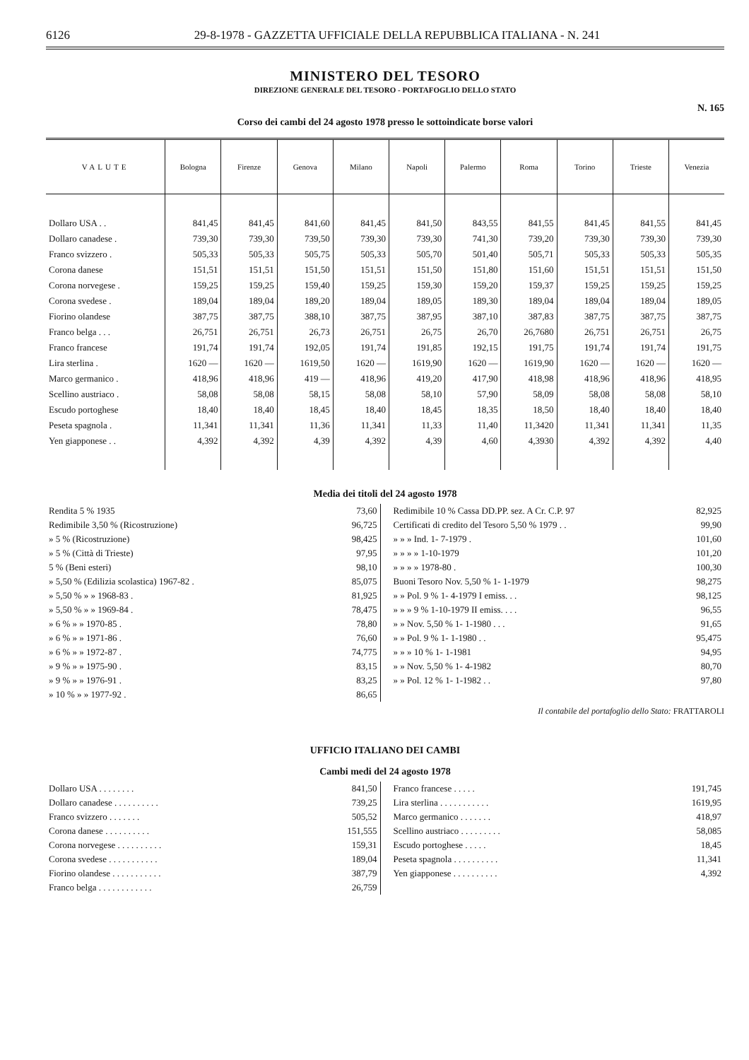6126 29-8-1978 - GAZZETTA UFFICIALE DELLA REPUBBLICA ITALIANA - N. 241
MINISTERO DEL TESORO
DIREZIONE GENERALE DEL TESORO - PORTAFOGLIO DELLO STATO
N. 165
Corso dei cambi del 24 agosto 1978 presso le sottoindicate borse valori
| VALUTE | Bologna | Firenze | Genova | Milano | Napoli | Palermo | Roma | Torino | Trieste | Venezia |
| --- | --- | --- | --- | --- | --- | --- | --- | --- | --- | --- |
| Dollaro USA . . | 841,45 | 841,45 | 841,60 | 841,45 | 841,50 | 843,55 | 841,55 | 841,45 | 841,55 | 841,45 |
| Dollaro canadese . | 739,30 | 739,30 | 739,50 | 739,30 | 739,30 | 741,30 | 739,20 | 739,30 | 739,30 | 739,30 |
| Franco svizzero . | 505,33 | 505,33 | 505,75 | 505,33 | 505,70 | 501,40 | 505,71 | 505,33 | 505,33 | 505,35 |
| Corona danese | 151,51 | 151,51 | 151,50 | 151,51 | 151,50 | 151,80 | 151,60 | 151,51 | 151,51 | 151,50 |
| Corona norvegese . | 159,25 | 159,25 | 159,40 | 159,25 | 159,30 | 159,20 | 159,37 | 159,25 | 159,25 | 159,25 |
| Corona svedese . | 189,04 | 189,04 | 189,20 | 189,04 | 189,05 | 189,30 | 189,04 | 189,04 | 189,04 | 189,05 |
| Fiorino olandese | 387,75 | 387,75 | 388,10 | 387,75 | 387,95 | 387,10 | 387,83 | 387,75 | 387,75 | 387,75 |
| Franco belga . . . | 26,751 | 26,751 | 26,73 | 26,751 | 26,75 | 26,70 | 26,7680 | 26,751 | 26,751 | 26,75 |
| Franco francese | 191,74 | 191,74 | 192,05 | 191,74 | 191,85 | 192,15 | 191,75 | 191,74 | 191,74 | 191,75 |
| Lira sterlina . | 1620 — | 1620 — | 1619,50 | 1620 — | 1619,90 | 1620 — | 1619,90 | 1620 — | 1620 — | 1620 — |
| Marco germanico . | 418,96 | 418,96 | 419 — | 418,96 | 419,20 | 417,90 | 418,98 | 418,96 | 418,96 | 418,95 |
| Scellino austriaco . | 58,08 | 58,08 | 58,15 | 58,08 | 58,10 | 57,90 | 58,09 | 58,08 | 58,08 | 58,10 |
| Escudo portoghese | 18,40 | 18,40 | 18,45 | 18,40 | 18,45 | 18,35 | 18,50 | 18,40 | 18,40 | 18,40 |
| Peseta spagnola . | 11,341 | 11,341 | 11,36 | 11,341 | 11,33 | 11,40 | 11,3420 | 11,341 | 11,341 | 11,35 |
| Yen giapponese . . | 4,392 | 4,392 | 4,39 | 4,392 | 4,39 | 4,60 | 4,3930 | 4,392 | 4,392 | 4,40 |
Media dei titoli del 24 agosto 1978
| Rendita 5 % 1935 | 73,60 |
| Redimibile 3,50 % (Ricostruzione) | 96,725 |
| » 5 % (Ricostruzione) | 98,425 |
| » 5 % (Città di Trieste) | 97,95 |
| 5 % (Beni esteri) | 98,10 |
| » 5,50 % (Edilizia scolastica) 1967-82 . | 85,075 |
| » 5,50 % » » 1968-83 . | 81,925 |
| » 5,50 % » » 1969-84 . | 78,475 |
| » 6 % » » 1970-85 . | 78,80 |
| » 6 % » » 1971-86 . | 76,60 |
| » 6 % » » 1972-87 . | 74,775 |
| » 9 % » » 1975-90 . | 83,15 |
| » 9 % » » 1976-91 . | 83,25 |
| » 10 % » » 1977-92 . | 86,65 |
| Redimibile 10 % Cassa DD.PP. sez. A Cr. C.P. 97 | 82,925 |
| Certificati di credito del Tesoro 5,50 % 1979 . . | 99,90 |
| » » » Ind. 1- 7-1979 . | 101,60 |
| » » » » 1-10-1979 | 101,20 |
| » » » » 1978-80 . | 100,30 |
| Buoni Tesoro Nov. 5,50 % 1- 1-1979 | 98,275 |
| » » Pol. 9 % 1- 4-1979 I emiss. . . | 98,125 |
| » » » 9 % 1-10-1979 II emiss. . . . | 96,55 |
| » » Nov. 5,50 % 1- 1-1980 . . . | 91,65 |
| » » Pol. 9 % 1- 1-1980 . . | 95,475 |
| » » » 10 % 1- 1-1981 | 94,95 |
| » » Nov. 5,50 % 1- 4-1982 | 80,70 |
| » » Pol. 12 % 1- 1-1982 . . | 97,80 |
Il contabile del portafoglio dello Stato: FRATTAROLI
UFFICIO ITALIANO DEI CAMBI
Cambi medi del 24 agosto 1978
| Dollaro USA . . . . . . . . | 841,50 |
| Dollaro canadese . . . . . . . . . . | 739,25 |
| Franco svizzero . . . . . . . | 505,52 |
| Corona danese . . . . . . . . . . | 151,555 |
| Corona norvegese . . . . . . . . . . | 159,31 |
| Corona svedese . . . . . . . . . . . | 189,04 |
| Fiorino olandese . . . . . . . . . . . | 387,79 |
| Franco belga . . . . . . . . . . . . | 26,759 |
| Franco francese . . . . . | 191,745 |
| Lira sterlina . . . . . . . . . . . | 1619,95 |
| Marco germanico . . . . . . . | 418,97 |
| Scellino austriaco . . . . . . . . . | 58,085 |
| Escudo portoghese . . . . . | 18,45 |
| Peseta spagnola . . . . . . . . . . | 11,341 |
| Yen giapponese . . . . . . . . . . | 4,392 |